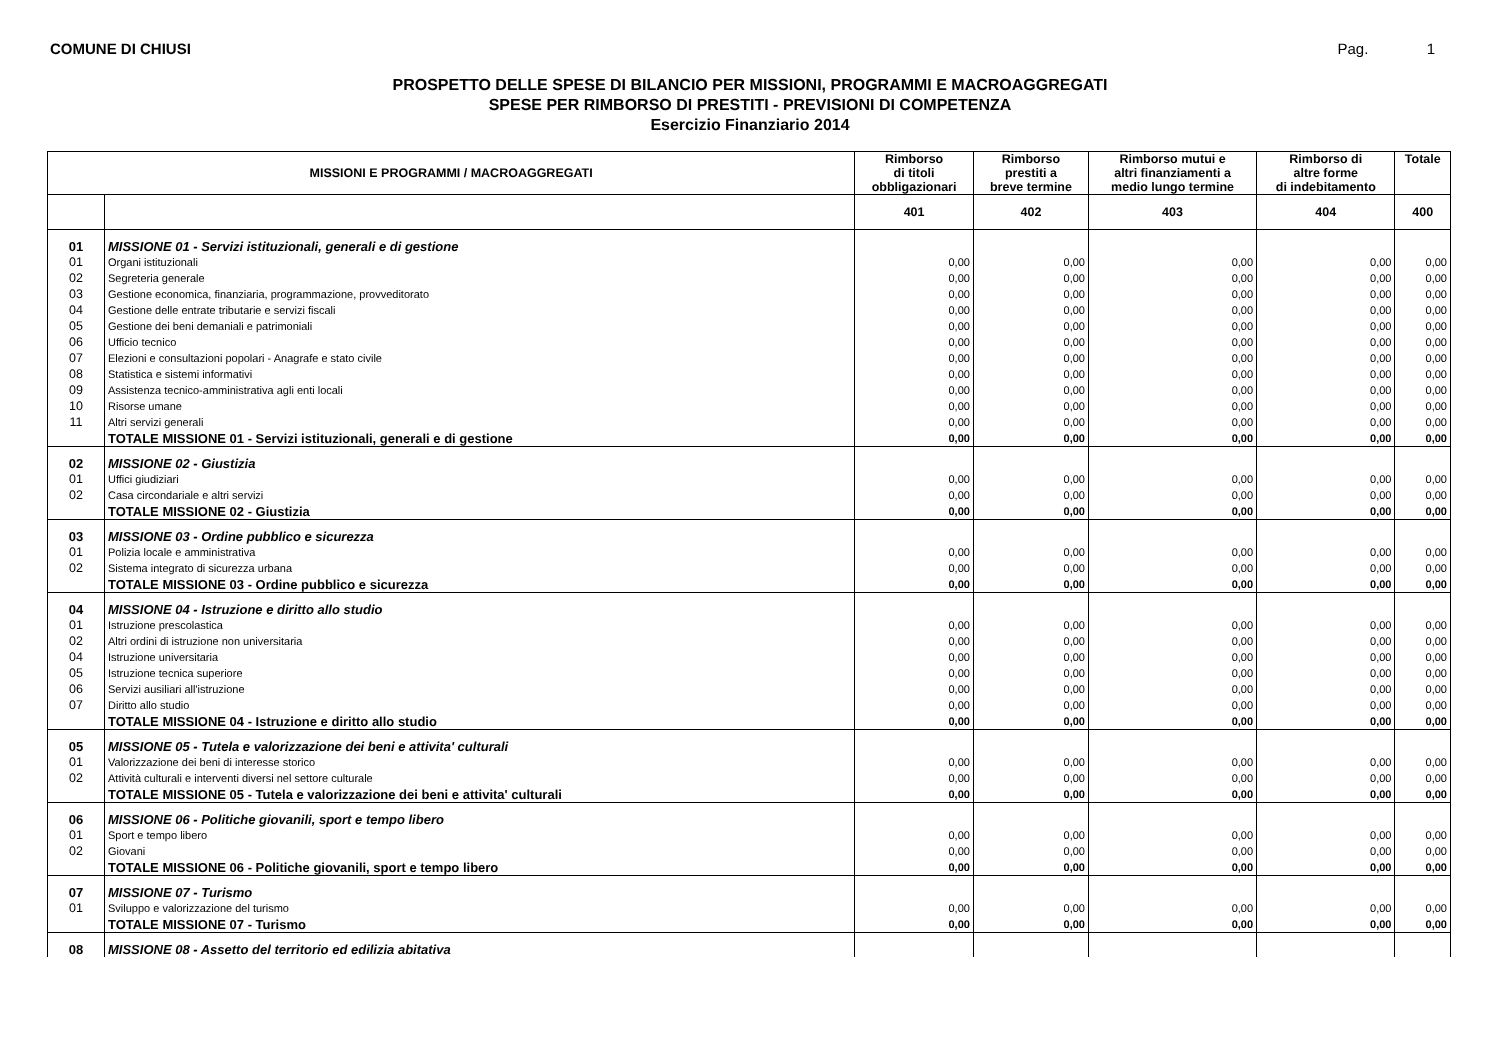COMUNE DI CHIUSI Pag. 1
PROSPETTO DELLE SPESE DI BILANCIO PER MISSIONI, PROGRAMMI E MACROAGGREGATI
SPESE PER RIMBORSO DI PRESTITI - PREVISIONI DI COMPETENZA
Esercizio Finanziario 2014
| MISSIONI E PROGRAMMI / MACROAGGREGATI | | Rimborso di titoli obbligazionari | Rimborso prestiti a breve termine | Rimborso mutui e altri finanziamenti a medio lungo termine | Rimborso di altre forme di indebitamento | Totale |
| --- | --- | --- | --- | --- | --- | --- |
| | | 401 | 402 | 403 | 404 | 400 |
| 01 | MISSIONE 01 - Servizi istituzionali, generali e di gestione | | | | | |
| 01 | Organi istituzionali | 0,00 | 0,00 | 0,00 | 0,00 | 0,00 |
| 02 | Segreteria generale | 0,00 | 0,00 | 0,00 | 0,00 | 0,00 |
| 03 | Gestione economica, finanziaria, programmazione, provveditorato | 0,00 | 0,00 | 0,00 | 0,00 | 0,00 |
| 04 | Gestione delle entrate tributarie e servizi fiscali | 0,00 | 0,00 | 0,00 | 0,00 | 0,00 |
| 05 | Gestione dei beni demaniali e patrimoniali | 0,00 | 0,00 | 0,00 | 0,00 | 0,00 |
| 06 | Ufficio tecnico | 0,00 | 0,00 | 0,00 | 0,00 | 0,00 |
| 07 | Elezioni e consultazioni popolari - Anagrafe e stato civile | 0,00 | 0,00 | 0,00 | 0,00 | 0,00 |
| 08 | Statistica e sistemi informativi | 0,00 | 0,00 | 0,00 | 0,00 | 0,00 |
| 09 | Assistenza tecnico-amministrativa agli enti locali | 0,00 | 0,00 | 0,00 | 0,00 | 0,00 |
| 10 | Risorse umane | 0,00 | 0,00 | 0,00 | 0,00 | 0,00 |
| 11 | Altri servizi generali | 0,00 | 0,00 | 0,00 | 0,00 | 0,00 |
| | TOTALE MISSIONE 01 - Servizi istituzionali, generali e di gestione | 0,00 | 0,00 | 0,00 | 0,00 | 0,00 |
| 02 | MISSIONE 02 - Giustizia | | | | | |
| 01 | Uffici giudiziari | 0,00 | 0,00 | 0,00 | 0,00 | 0,00 |
| 02 | Casa circondariale e altri servizi | 0,00 | 0,00 | 0,00 | 0,00 | 0,00 |
| | TOTALE MISSIONE 02 - Giustizia | 0,00 | 0,00 | 0,00 | 0,00 | 0,00 |
| 03 | MISSIONE 03 - Ordine pubblico e sicurezza | | | | | |
| 01 | Polizia locale e amministrativa | 0,00 | 0,00 | 0,00 | 0,00 | 0,00 |
| 02 | Sistema integrato di sicurezza urbana | 0,00 | 0,00 | 0,00 | 0,00 | 0,00 |
| | TOTALE MISSIONE 03 - Ordine pubblico e sicurezza | 0,00 | 0,00 | 0,00 | 0,00 | 0,00 |
| 04 | MISSIONE 04 - Istruzione e diritto allo studio | | | | | |
| 01 | Istruzione prescolastica | 0,00 | 0,00 | 0,00 | 0,00 | 0,00 |
| 02 | Altri ordini di istruzione non universitaria | 0,00 | 0,00 | 0,00 | 0,00 | 0,00 |
| 04 | Istruzione universitaria | 0,00 | 0,00 | 0,00 | 0,00 | 0,00 |
| 05 | Istruzione tecnica superiore | 0,00 | 0,00 | 0,00 | 0,00 | 0,00 |
| 06 | Servizi ausiliari all'istruzione | 0,00 | 0,00 | 0,00 | 0,00 | 0,00 |
| 07 | Diritto allo studio | 0,00 | 0,00 | 0,00 | 0,00 | 0,00 |
| | TOTALE MISSIONE 04 - Istruzione e diritto allo studio | 0,00 | 0,00 | 0,00 | 0,00 | 0,00 |
| 05 | MISSIONE 05 - Tutela e valorizzazione dei beni e attivita' culturali | | | | | |
| 01 | Valorizzazione dei beni di interesse storico | 0,00 | 0,00 | 0,00 | 0,00 | 0,00 |
| 02 | Attività culturali e interventi diversi nel settore culturale | 0,00 | 0,00 | 0,00 | 0,00 | 0,00 |
| | TOTALE MISSIONE 05 - Tutela e valorizzazione dei beni e attivita' culturali | 0,00 | 0,00 | 0,00 | 0,00 | 0,00 |
| 06 | MISSIONE 06 - Politiche giovanili, sport e tempo libero | | | | | |
| 01 | Sport e tempo libero | 0,00 | 0,00 | 0,00 | 0,00 | 0,00 |
| 02 | Giovani | 0,00 | 0,00 | 0,00 | 0,00 | 0,00 |
| | TOTALE MISSIONE 06 - Politiche giovanili, sport e tempo libero | 0,00 | 0,00 | 0,00 | 0,00 | 0,00 |
| 07 | MISSIONE 07 - Turismo | | | | | |
| 01 | Sviluppo e valorizzazione del turismo | 0,00 | 0,00 | 0,00 | 0,00 | 0,00 |
| | TOTALE MISSIONE 07 - Turismo | 0,00 | 0,00 | 0,00 | 0,00 | 0,00 |
| 08 | MISSIONE 08 - Assetto del territorio ed edilizia abitativa | | | | | |